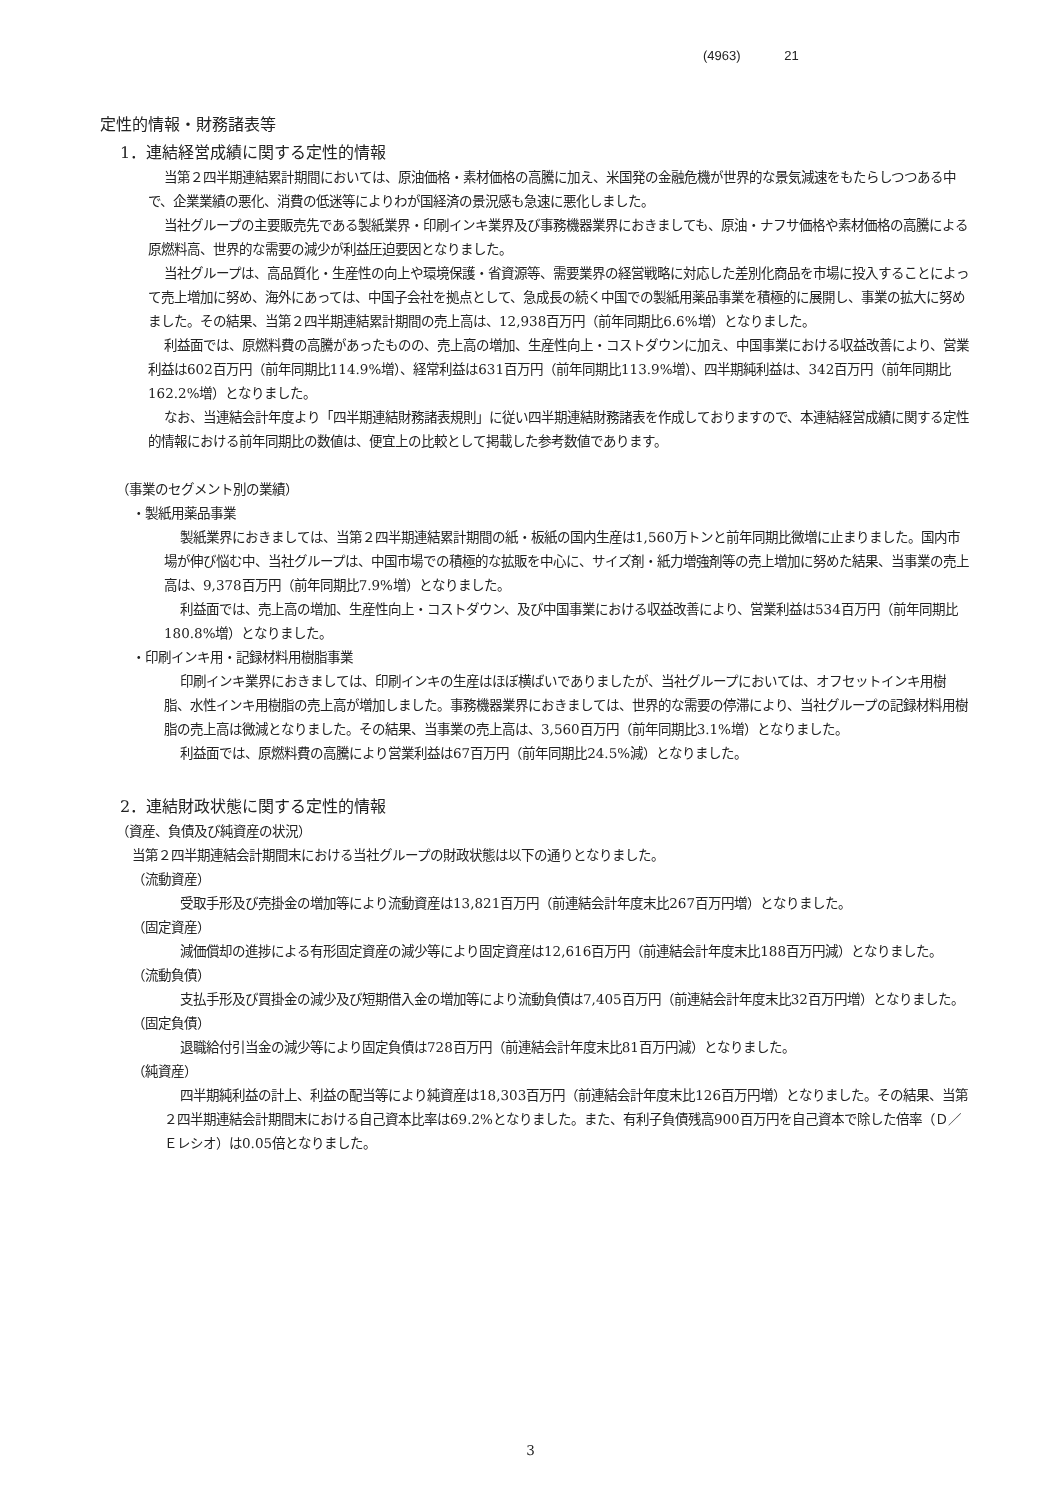(4963) 21
定性的情報・財務諸表等
1．連結経営成績に関する定性的情報
当第２四半期連結累計期間においては、原油価格・素材価格の高騰に加え、米国発の金融危機が世界的な景気減速をもたらしつつある中で、企業業績の悪化、消費の低迷等によりわが国経済の景況感も急速に悪化しました。
当社グループの主要販売先である製紙業界・印刷インキ業界及び事務機器業界におきましても、原油・ナフサ価格や素材価格の高騰による原燃料高、世界的な需要の減少が利益圧迫要因となりました。
当社グループは、高品質化・生産性の向上や環境保護・省資源等、需要業界の経営戦略に対応した差別化商品を市場に投入することによって売上増加に努め、海外にあっては、中国子会社を拠点として、急成長の続く中国での製紙用薬品事業を積極的に展開し、事業の拡大に努めました。その結果、当第２四半期連結累計期間の売上高は、12,938百万円（前年同期比6.6%増）となりました。
利益面では、原燃料費の高騰があったものの、売上高の増加、生産性向上・コストダウンに加え、中国事業における収益改善により、営業利益は602百万円（前年同期比114.9%増）、経常利益は631百万円（前年同期比113.9%増）、四半期純利益は、342百万円（前年同期比162.2%増）となりました。
なお、当連結会計年度より「四半期連結財務諸表規則」に従い四半期連結財務諸表を作成しておりますので、本連結経営成績に関する定性的情報における前年同期比の数値は、便宜上の比較として掲載した参考数値であります。
（事業のセグメント別の業績）
・製紙用薬品事業
製紙業界におきましては、当第２四半期連結累計期間の紙・板紙の国内生産は1,560万トンと前年同期比微増に止まりました。国内市場が伸び悩む中、当社グループは、中国市場での積極的な拡販を中心に、サイズ剤・紙力増強剤等の売上増加に努めた結果、当事業の売上高は、9,378百万円（前年同期比7.9%増）となりました。
利益面では、売上高の増加、生産性向上・コストダウン、及び中国事業における収益改善により、営業利益は534百万円（前年同期比180.8%増）となりました。
・印刷インキ用・記録材料用樹脂事業
印刷インキ業界におきましては、印刷インキの生産はほぼ横ばいでありましたが、当社グループにおいては、オフセットインキ用樹脂、水性インキ用樹脂の売上高が増加しました。事務機器業界におきましては、世界的な需要の停滞により、当社グループの記録材料用樹脂の売上高は微減となりました。その結果、当事業の売上高は、3,560百万円（前年同期比3.1%増）となりました。
利益面では、原燃料費の高騰により営業利益は67百万円（前年同期比24.5%減）となりました。
2．連結財政状態に関する定性的情報
（資産、負債及び純資産の状況）
当第２四半期連結会計期間末における当社グループの財政状態は以下の通りとなりました。
（流動資産）
受取手形及び売掛金の増加等により流動資産は13,821百万円（前連結会計年度末比267百万円増）となりました。
（固定資産）
減価償却の進捗による有形固定資産の減少等により固定資産は12,616百万円（前連結会計年度末比188百万円減）となりました。
（流動負債）
支払手形及び買掛金の減少及び短期借入金の増加等により流動負債は7,405百万円（前連結会計年度末比32百万円増）となりました。
（固定負債）
退職給付引当金の減少等により固定負債は728百万円（前連結会計年度末比81百万円減）となりました。
（純資産）
四半期純利益の計上、利益の配当等により純資産は18,303百万円（前連結会計年度末比126百万円増）となりました。その結果、当第２四半期連結会計期間末における自己資本比率は69.2%となりました。また、有利子負債残高900百万円を自己資本で除した倍率（Ｄ／Ｅレシオ）は0.05倍となりました。
3